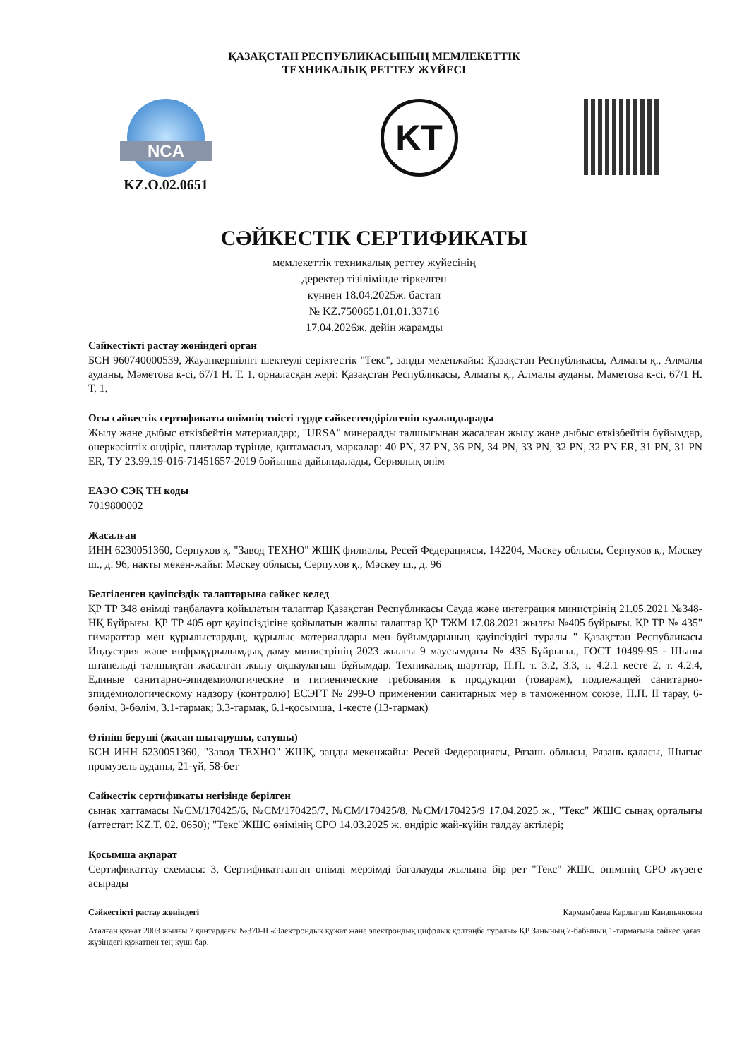ҚАЗАҚСТАН РЕСПУБЛИКАСЫНЫҢ МЕМЛЕКЕТТІК
ТЕХНИКАЛЫҚ РЕТТЕУ ЖҮЙЕСІ
NCA
KZ.O.02.0651
KT
СӘЙКЕСТІК СЕРТИФИКАТЫ
мемлекеттік техникалық реттеу жүйесінің
деректер тізілімінде тіркелген
күннен 18.04.2025ж. бастап
№ KZ.7500651.01.01.33716
17.04.2026ж. дейін жарамды
Сәйкестікті растау жөніндегі орган
БСН 960740000539, Жауапкершілігі шектеулі серіктестік "Текс", заңды мекенжайы: Қазақстан Республикасы, Алматы қ., Алмалы ауданы, Мәметова к-сі, 67/1 Н. Т. 1, орналасқан жері: Қазақстан Республикасы, Алматы қ., Алмалы ауданы, Мәметова к-сі, 67/1 Н. Т. 1.
Осы сәйкестік сертификаты өнімнің тиісті түрде сәйкестендірілгенін куәландырады
Жылу және дыбыс өткізбейтін материалдар:, "URSA" минералды талшығынан жасалған жылу және дыбыс өткізбейтін бұйымдар, өнеркәсіптік өндіріс, плиталар түрінде, қаптамасыз, маркалар: 40 PN, 37 PN, 36 PN, 34 PN, 33 PN, 32 PN, 32 PN ER, 31 PN, 31 PN ER, ТУ 23.99.19-016-71451657-2019 бойынша дайындалады, Сериялық өнім
ЕАЭО СЭҚ ТН коды
7019800002
Жасалған
ИНН 6230051360, Серпухов қ. "Завод ТЕХНО" ЖШҚ филиалы, Ресей Федерациясы, 142204, Мәскеу облысы, Серпухов қ., Мәскеу ш., д. 96, нақты мекен-жайы: Мәскеу облысы, Серпухов қ., Мәскеу ш., д. 96
Белгіленген қауіпсіздік талаптарына сәйкес келед
ҚР ТР 348 өнімді таңбалауға қойылатын талаптар Қазақстан Республикасы Сауда және интеграция министрінің 21.05.2021 №348-НҚ Бұйрығы. ҚР ТР 405 өрт қауіпсіздігіне қойылатын жалпы талаптар ҚР ТЖМ 17.08.2021 жылғы №405 бұйрығы. ҚР ТР № 435" ғимараттар мен құрылыстардың, құрылыс материалдары мен бұйымдарының қауіпсіздігі туралы " Қазақстан Республикасы Индустрия және инфрақұрылымдық даму министрінің 2023 жылғы 9 маусымдағы № 435 Бұйрығы., ГОСТ 10499-95 - Шыны штапельді талшықтан жасалған жылу оқшаулағыш бұйымдар. Техникалық шарттар, П.П. т. 3.2, 3.3, т. 4.2.1 кесте 2, т. 4.2.4, Единые санитарно-эпидемиологические и гигиенические требования к продукции (товарам), подлежащей санитарно-эпидемиологическому надзору (контролю) ЕСЭГТ № 299-О применении санитарных мер в таможенном союзе, П.П. II тарау, 6-бөлім, 3-бөлім, 3.1-тармақ; 3.3-тармақ, 6.1-қосымша, 1-кесте (13-тармақ)
Өтініш беруші (жасап шығарушы, сатушы)
БСН ИНН 6230051360, "Завод ТЕХНО" ЖШҚ, заңды мекенжайы: Ресей Федерациясы, Рязань облысы, Рязань қаласы, Шығыс промузель ауданы, 21-үй, 58-бет
Сәйкестік сертификаты негізінде берілген
сынақ хаттамасы №СМ/170425/6, №СМ/170425/7, №СМ/170425/8, №СМ/170425/9 17.04.2025 ж., "Текс" ЖШС сынақ орталығы (аттестат: KZ.T. 02. 0650); "Текс"ЖШС өнімінің СРО 14.03.2025 ж. өндіріс жай-күйін талдау актілері;
Қосымша ақпарат
Сертификаттау схемасы: 3, Сертификатталған өнімді мерзімді бағалауды жылына бір рет "Текс" ЖШС өнімінің СРО жүзеге асырады
Сәйкестікті растау жөніндегі Кармамбаева Карлыгаш Канапьяновна
Аталған құжат 2003 жылғы 7 қаңтардағы №370-II «Электрондық құжат және электрондық цифрлық қолтаңба туралы» ҚР Заңының 7-бабының 1-тармағына сәйкес қағаз жүзіндегі құжатпен тең күші бар.